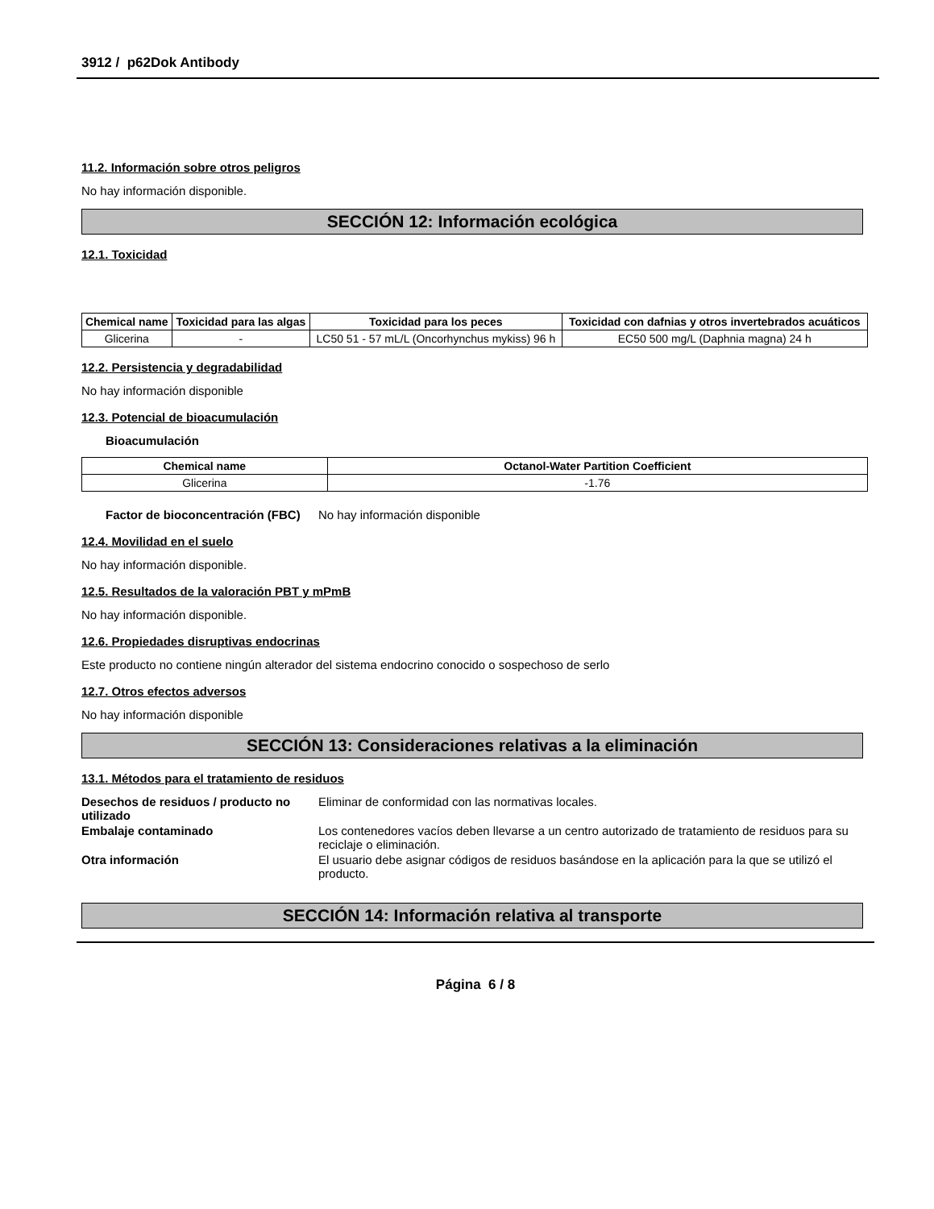3912 / p62Dok Antibody
11.2. Información sobre otros peligros
No hay información disponible.
SECCIÓN 12: Información ecológica
12.1. Toxicidad
| Chemical name | Toxicidad para las algas | Toxicidad para los peces | Toxicidad con dafnias y otros invertebrados acuáticos |
| --- | --- | --- | --- |
| Glicerina | - | LC50 51 - 57 mL/L (Oncorhynchus mykiss) 96 h | EC50 500 mg/L (Daphnia magna) 24 h |
12.2. Persistencia y degradabilidad
No hay información disponible
12.3. Potencial de bioacumulación
Bioacumulación
| Chemical name | Octanol-Water Partition Coefficient |
| --- | --- |
| Glicerina | -1.76 |
Factor de bioconcentración (FBC)
No hay información disponible
12.4. Movilidad en el suelo
No hay información disponible.
12.5. Resultados de la valoración PBT y mPmB
No hay información disponible.
12.6. Propiedades disruptivas endocrinas
Este producto no contiene ningún alterador del sistema endocrino conocido o sospechoso de serlo
12.7. Otros efectos adversos
No hay información disponible
SECCIÓN 13: Consideraciones relativas a la eliminación
13.1. Métodos para el tratamiento de residuos
Desechos de residuos / producto no utilizado
Eliminar de conformidad con las normativas locales.
Embalaje contaminado Los contenedores vacíos deben llevarse a un centro autorizado de tratamiento de residuos para su reciclaje o eliminación.
Otra información El usuario debe asignar códigos de residuos basándose en la aplicación para la que se utilizó el producto.
SECCIÓN 14: Información relativa al transporte
Página 6 / 8